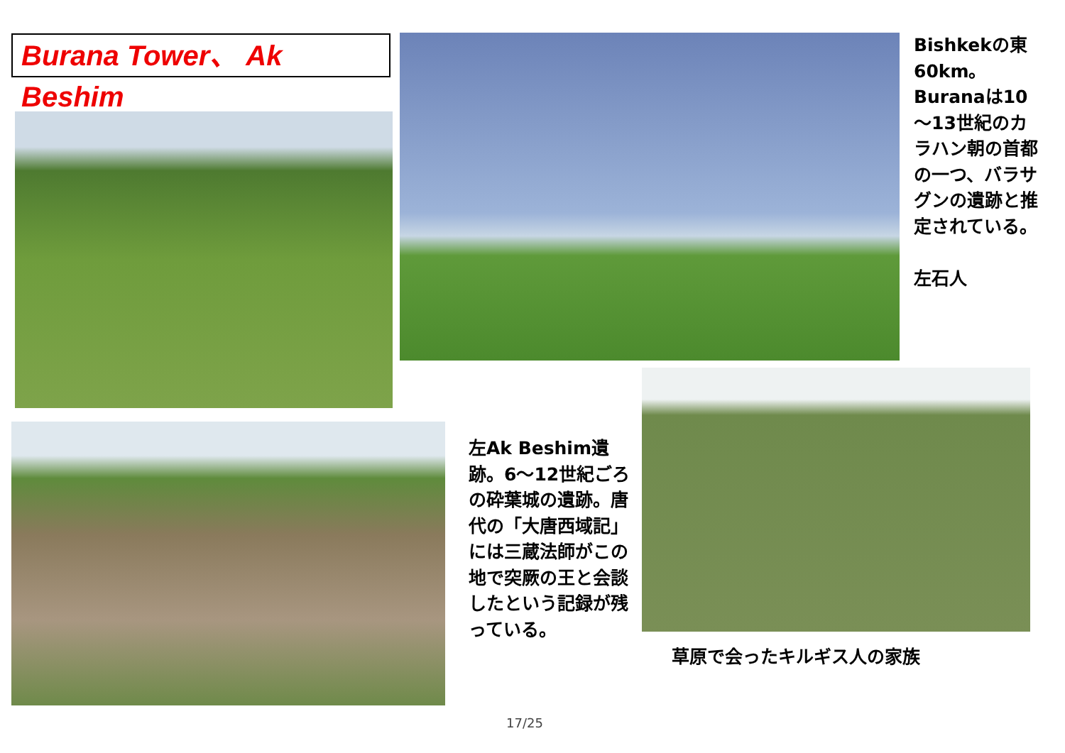Burana Tower、 Ak Beshim
Bishkekの東60km。Buranaは10～13世紀のカラハン朝の首都の一つ、バラサグンの遺跡と推定されている。
左石人
左Ak Beshim遺跡。6～12世紀ごろの砕葉城の遺跡。唐代の「大唐西域記」には三蔵法師がこの地で突厥の王と会談したという記録が残っている。
草原で会ったキルギス人の家族
17/25